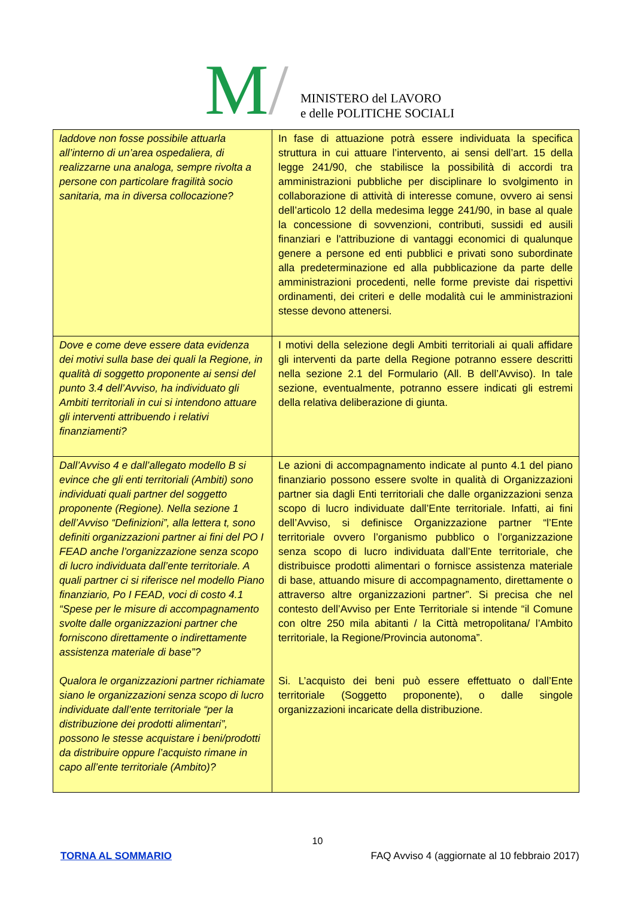M/
MINISTERO del LAVORO
e delle POLITICHE SOCIALI
| laddove non fosse possibile attuarla all’interno di un’area ospedaliera, di realizzarne una analoga, sempre rivolta a persone con particolare fragilità socio sanitaria, ma in diversa collocazione? | In fase di attuazione potrà essere individuata la specifica struttura in cui attuare l’intervento, ai sensi dell’art. 15 della legge 241/90, che stabilisce la possibilità di accordi tra amministrazioni pubbliche per disciplinare lo svolgimento in collaborazione di attività di interesse comune, ovvero ai sensi dell’articolo 12 della medesima legge 241/90, in base al quale la concessione di sovvenzioni, contributi, sussidi ed ausili finanziari e l'attribuzione di vantaggi economici di qualunque genere a persone ed enti pubblici e privati sono subordinate alla predeterminazione ed alla pubblicazione da parte delle amministrazioni procedenti, nelle forme previste dai rispettivi ordinamenti, dei criteri e delle modalità cui le amministrazioni stesse devono attenersi. |
| Dove e come deve essere data evidenza dei motivi sulla base dei quali la Regione, in qualità di soggetto proponente ai sensi del punto 3.4 dell’Avviso, ha individuato gli Ambiti territoriali in cui si intendono attuare gli interventi attribuendo i relativi finanziamenti? | I motivi della selezione degli Ambiti territoriali ai quali affidare gli interventi da parte della Regione potranno essere descritti nella sezione 2.1 del Formulario (All. B dell’Avviso). In tale sezione, eventualmente, potranno essere indicati gli estremi della relativa deliberazione di giunta. |
| Dall’Avviso 4 e dall’allegato modello B si evince che gli enti territoriali (Ambiti) sono individuati quali partner del soggetto proponente (Regione). Nella sezione 1 dell’Avviso “Definizioni”, alla lettera t, sono definiti organizzazioni partner ai fini del PO I FEAD anche l’organizzazione senza scopo di lucro individuata dall’ente territoriale. A quali partner ci si riferisce nel modello Piano finanziario, Po I FEAD, voci di costo 4.1 “Spese per le misure di accompagnamento svolte dalle organizzazioni partner che forniscono direttamente o indirettamente assistenza materiale di base”? Qualora le organizzazioni partner richiamate siano le organizzazioni senza scopo di lucro individuate dall’ente territoriale “per la distribuzione dei prodotti alimentari”, possono le stesse acquistare i beni/prodotti da distribuire oppure l’acquisto rimane in capo all’ente territoriale (Ambito)? | Le azioni di accompagnamento indicate al punto 4.1 del piano finanziario possono essere svolte in qualità di Organizzazioni partner sia dagli Enti territoriali che dalle organizzazioni senza scopo di lucro individuate dall’Ente territoriale. Infatti, ai fini dell’Avviso, si definisce Organizzazione partner “l’Ente territoriale ovvero l’organismo pubblico o l’organizzazione senza scopo di lucro individuata dall’Ente territoriale, che distribuisce prodotti alimentari o fornisce assistenza materiale di base, attuando misure di accompagnamento, direttamente o attraverso altre organizzazioni partner”. Si precisa che nel contesto dell’Avviso per Ente Territoriale si intende “il Comune con oltre 250 mila abitanti / la Città metropolitana/ l’Ambito territoriale, la Regione/Provincia autonoma”. Si. L’acquisto dei beni può essere effettuato o dall’Ente territoriale (Soggetto proponente), o dalle singole organizzazioni incaricate della distribuzione. |
10
TORNA AL SOMMARIO FAQ Avviso 4 (aggiornate al 10 febbraio 2017)